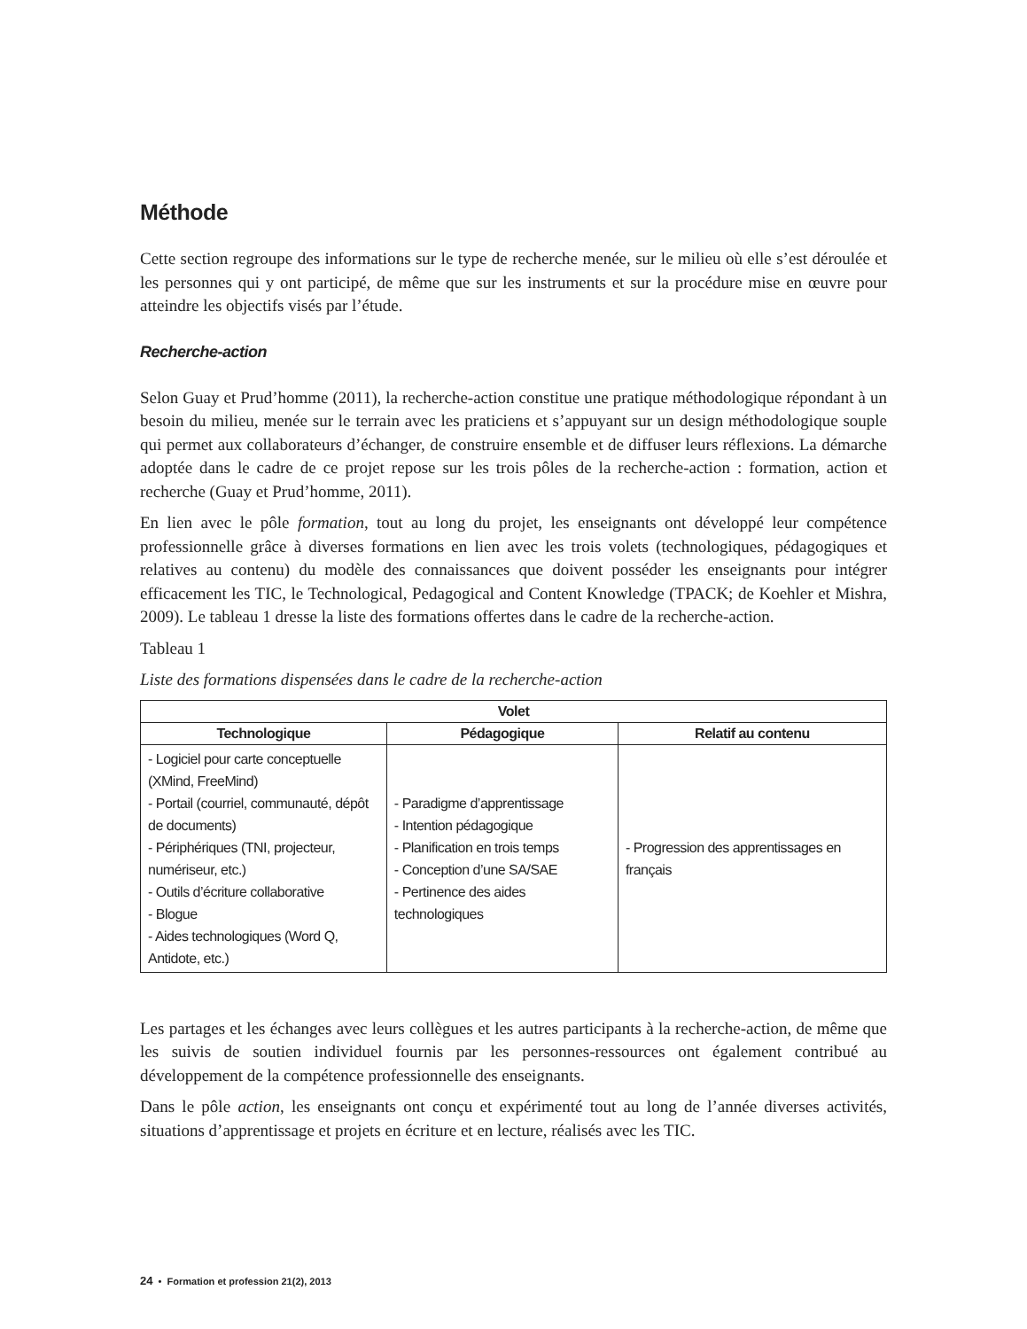Méthode
Cette section regroupe des informations sur le type de recherche menée, sur le milieu où elle s’est déroulée et les personnes qui y ont participé, de même que sur les instruments et sur la procédure mise en œuvre pour atteindre les objectifs visés par l’étude.
Recherche-action
Selon Guay et Prud’homme (2011), la recherche-action constitue une pratique méthodologique répondant à un besoin du milieu, menée sur le terrain avec les praticiens et s’appuyant sur un design méthodologique souple qui permet aux collaborateurs d’échanger, de construire ensemble et de diffuser leurs réflexions. La démarche adoptée dans le cadre de ce projet repose sur les trois pôles de la recherche-action : formation, action et recherche (Guay et Prud’homme, 2011).
En lien avec le pôle formation, tout au long du projet, les enseignants ont développé leur compétence professionnelle grâce à diverses formations en lien avec les trois volets (technologiques, pédagogiques et relatives au contenu) du modèle des connaissances que doivent posséder les enseignants pour intégrer efficacement les TIC, le Technological, Pedagogical and Content Knowledge (TPACK; de Koehler et Mishra, 2009). Le tableau 1 dresse la liste des formations offertes dans le cadre de la recherche-action.
Tableau 1
Liste des formations dispensées dans le cadre de la recherche-action
| Volet | | |
| --- | --- | --- |
| Technologique | Pédagogique | Relatif au contenu |
| - Logiciel pour carte conceptuelle (XMind, FreeMind) - Portail (courriel, communauté, dépôt de documents) - Périphériques (TNI, projecteur, numériseur, etc.) - Outils d’écriture collaborative - Blogue - Aides technologiques (Word Q, Antidote, etc.) | - Paradigme d’apprentissage - Intention pédagogique - Planification en trois temps - Conception d’une SA/SAE - Pertinence des aides technologiques | - Progression des apprentissages en français |
Les partages et les échanges avec leurs collègues et les autres participants à la recherche-action, de même que les suivis de soutien individuel fournis par les personnes-ressources ont également contribué au développement de la compétence professionnelle des enseignants.
Dans le pôle action, les enseignants ont conçu et expérimenté tout au long de l’année diverses activités, situations d’apprentissage et projets en écriture et en lecture, réalisés avec les TIC.
24 • Formation et profession 21(2), 2013